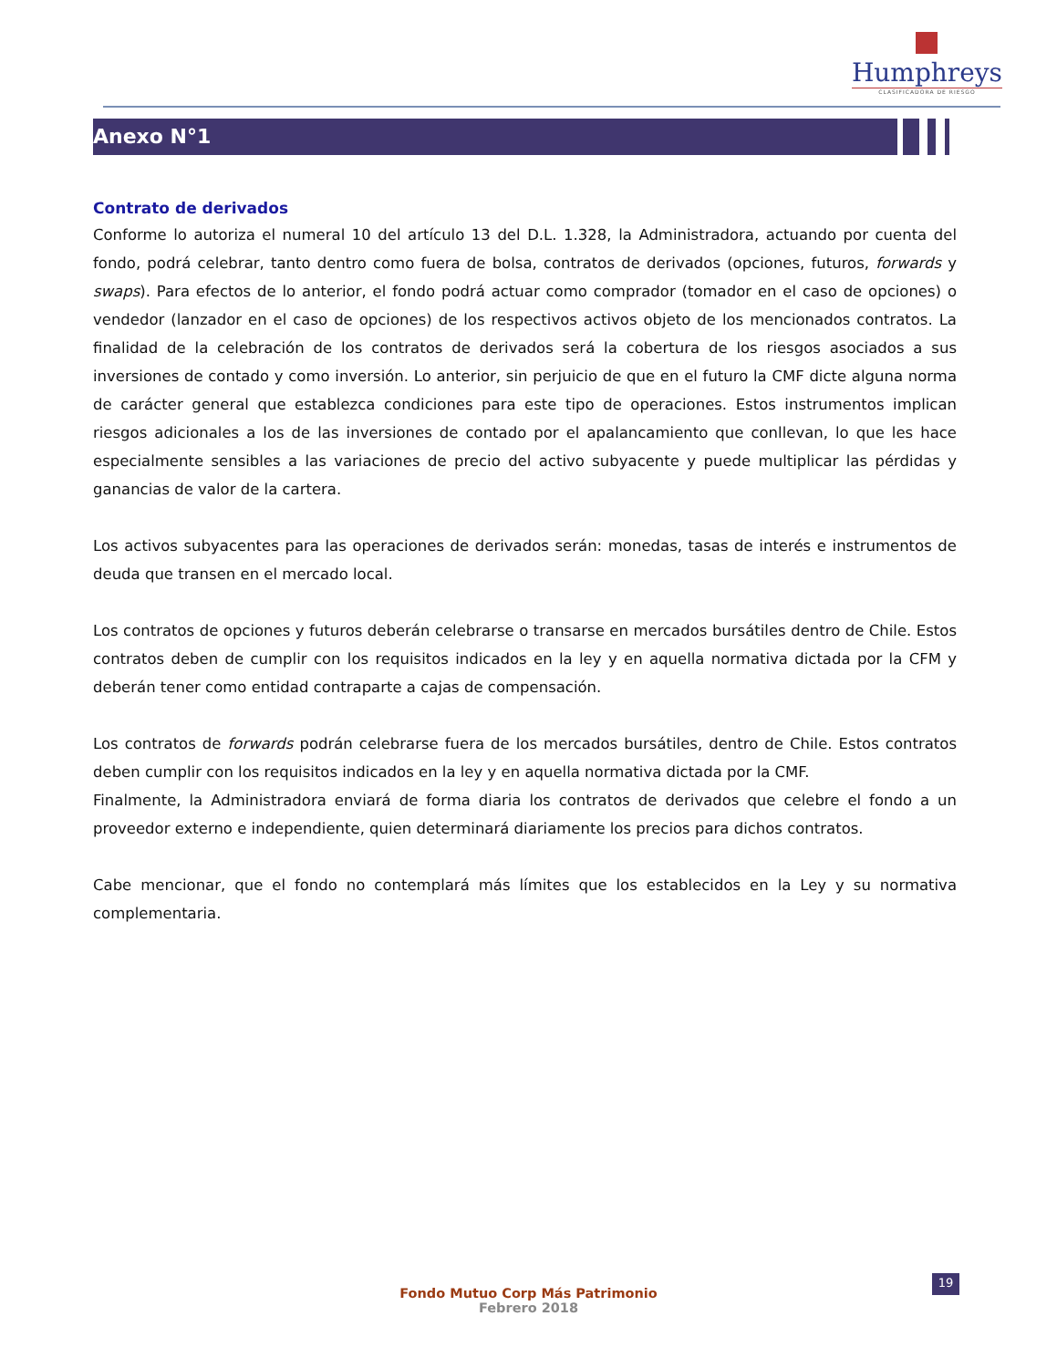Humphreys
CLASIFICADORA DE RIESGO
Anexo N°1
Contrato de derivados
Conforme lo autoriza el numeral 10 del artículo 13 del D.L. 1.328, la Administradora, actuando por cuenta del fondo, podrá celebrar, tanto dentro como fuera de bolsa, contratos de derivados (opciones, futuros, forwards y swaps). Para efectos de lo anterior, el fondo podrá actuar como comprador (tomador en el caso de opciones) o vendedor (lanzador en el caso de opciones) de los respectivos activos objeto de los mencionados contratos. La finalidad de la celebración de los contratos de derivados será la cobertura de los riesgos asociados a sus inversiones de contado y como inversión. Lo anterior, sin perjuicio de que en el futuro la CMF dicte alguna norma de carácter general que establezca condiciones para este tipo de operaciones. Estos instrumentos implican riesgos adicionales a los de las inversiones de contado por el apalancamiento que conllevan, lo que les hace especialmente sensibles a las variaciones de precio del activo subyacente y puede multiplicar las pérdidas y ganancias de valor de la cartera.
Los activos subyacentes para las operaciones de derivados serán: monedas, tasas de interés e instrumentos de deuda que transen en el mercado local.
Los contratos de opciones y futuros deberán celebrarse o transarse en mercados bursátiles dentro de Chile. Estos contratos deben de cumplir con los requisitos indicados en la ley y en aquella normativa dictada por la CFM y deberán tener como entidad contraparte a cajas de compensación.
Los contratos de forwards podrán celebrarse fuera de los mercados bursátiles, dentro de Chile. Estos contratos deben cumplir con los requisitos indicados en la ley y en aquella normativa dictada por la CMF.
Finalmente, la Administradora enviará de forma diaria los contratos de derivados que celebre el fondo a un proveedor externo e independiente, quien determinará diariamente los precios para dichos contratos.
Cabe mencionar, que el fondo no contemplará más límites que los establecidos en la Ley y su normativa complementaria.
19
Fondo Mutuo Corp Más Patrimonio
Febrero 2018